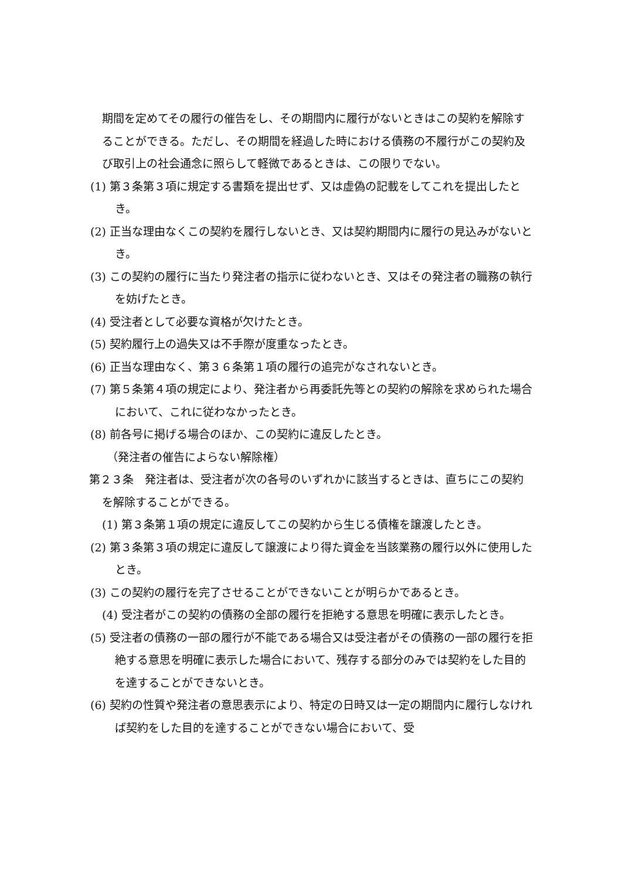期間を定めてその履行の催告をし、その期間内に履行がないときはこの契約を解除することができる。ただし、その期間を経過した時における債務の不履行がこの契約及び取引上の社会通念に照らして軽微であるときは、この限りでない。
(1) 第３条第３項に規定する書類を提出せず、又は虚偽の記載をしてこれを提出したとき。
(2) 正当な理由なくこの契約を履行しないとき、又は契約期間内に履行の見込みがないとき。
(3) この契約の履行に当たり発注者の指示に従わないとき、又はその発注者の職務の執行を妨げたとき。
(4) 受注者として必要な資格が欠けたとき。
(5) 契約履行上の過失又は不手際が度重なったとき。
(6) 正当な理由なく、第３６条第１項の履行の追完がなされないとき。
(7) 第５条第４項の規定により、発注者から再委託先等との契約の解除を求められた場合において、これに従わなかったとき。
(8) 前各号に掲げる場合のほか、この契約に違反したとき。
（発注者の催告によらない解除権）
第２３条　発注者は、受注者が次の各号のいずれかに該当するときは、直ちにこの契約を解除することができる。
(1) 第３条第１項の規定に違反してこの契約から生じる債権を譲渡したとき。
(2) 第３条第３項の規定に違反して譲渡により得た資金を当該業務の履行以外に使用したとき。
(3) この契約の履行を完了させることができないことが明らかであるとき。
(4) 受注者がこの契約の債務の全部の履行を拒絶する意思を明確に表示したとき。
(5) 受注者の債務の一部の履行が不能である場合又は受注者がその債務の一部の履行を拒絶する意思を明確に表示した場合において、残存する部分のみでは契約をした目的を達することができないとき。
(6) 契約の性質や発注者の意思表示により、特定の日時又は一定の期間内に履行しなければ契約をした目的を達することができない場合において、受